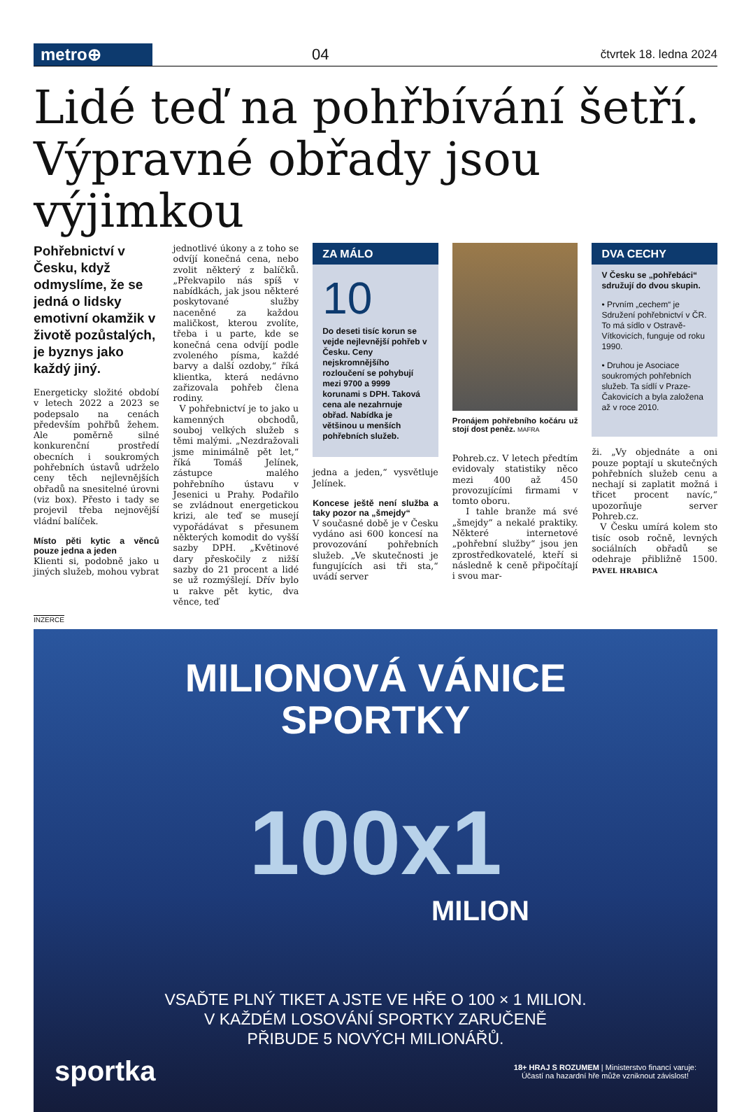metro⊕
04
čtvrtek 18. ledna 2024
Lidé teď na pohřbívání šetří.
Výpravné obřady jsou výjimkou
Pohřebnictví v Česku, když odmyslíme, že se jedná o lidsky emotivní okamžik v životě pozůstalých, je byznys jako každý jiný.
Energeticky složité období v letech 2022 a 2023 se podepsalo na cenách především pohřbů žehem. Ale poměrně silné konkurenční prostředí obecních i soukromých pohřebních ústavů udrželo ceny těch nejlevnějších obřadů na snesitelné úrovni (viz box). Přesto i tady se projevil třeba nejnovější vládní balíček.
Místo pěti kytic a věnců pouze jedna a jeden
Klienti si, podobně jako u jiných služeb, mohou vybrat
jednotlivé úkony a z toho se odvíjí konečná cena, nebo zvolit některý z balíčků. „Překvapilo nás spíš v nabídkách, jak jsou některé poskytované služby naceněné za každou maličkost, kterou zvolíte, třeba i u parte, kde se konečná cena odvíjí podle zvoleného písma, každé barvy a další ozdoby,“ říká klientka, která nedávno zařizovala pohřeb člena rodiny.
V pohřebnictví je to jako u kamenných obchodů, souboj velkých služeb s těmi malými. „Nezdražovali jsme minimálně pět let,“ říká Tomáš Jelínek, zástupce malého pohřebního ústavu v Jesenici u Prahy. Podařilo se zvládnout energetickou krizi, ale teď se musejí vypořádávat s přesunem některých komodit do vyšší sazby DPH. „Květinové dary přeskočily z nižší sazby do 21 procent a lidé se už rozmýšlejí. Dřív bylo u rakve pět kytic, dva věnce, teď
ZA MÁLO
10
Do deseti tisíc korun se vejde nejlevnější pohřeb v Česku. Ceny nejskromnějšího rozloučení se pohybují mezi 9700 a 9999 korunami s DPH. Taková cena ale nezahrnuje obřad. Nabídka je většinou u menších pohřebních služeb.
jedna a jeden,“ vysvětluje Jelínek.
Koncese ještě není služba a taky pozor na „šmejdy“
V současné době je v Česku vydáno asi 600 koncesí na provozování pohřebních služeb. „Ve skutečnosti je fungujících asi tři sta,“ uvádí server
Pronájem pohřebního kočáru už stojí dost peněz. MAFRA
Pohreb.cz. V letech předtím evidovaly statistiky něco mezi 400 až 450 provozujícími firmami v tomto oboru.
I tahle branže má své „šmejdy“ a nekalé praktiky. Některé internetové „pohřební služby“ jsou jen zprostředkovatelé, kteří si následně k ceně připočítají i svou mar-
DVA CECHY
V Česku se „pohřebáci“ sdružují do dvou skupin.
• Prvním „cechem“ je Sdružení pohřebnictví v ČR. To má sídlo v Ostravě-Vítkovicích, funguje od roku 1990.
• Druhou je Asociace soukromých pohřebních služeb. Ta sídlí v Praze-Čakovicích a byla založena až v roce 2010.
ži. „Vy objednáte a oni pouze poptají u skutečných pohřebních služeb cenu a nechají si zaplatit možná i třicet procent navíc,“ upozorňuje server Pohreb.cz.
V Česku umírá kolem sto tisíc osob ročně, levných sociálních obřadů se odehraje přibližně 1500. PAVEL HRABICA
INZERCE
MILIONOVÁ VÁNICE
SPORTKY
100x1
MILION
VSAĎTE PLNÝ TIKET A JSTE VE HŘE O 100 × 1 MILION.
V KAŽDÉM LOSOVÁNÍ SPORTKY ZARUČENĚ
PŘIBUDE 5 NOVÝCH MILIONÁŘŮ.
sportka 18+ HRAJ S ROZUMEM | Ministerstvo financí varuje:
Účastí na hazardní hře může vzniknout závislost!